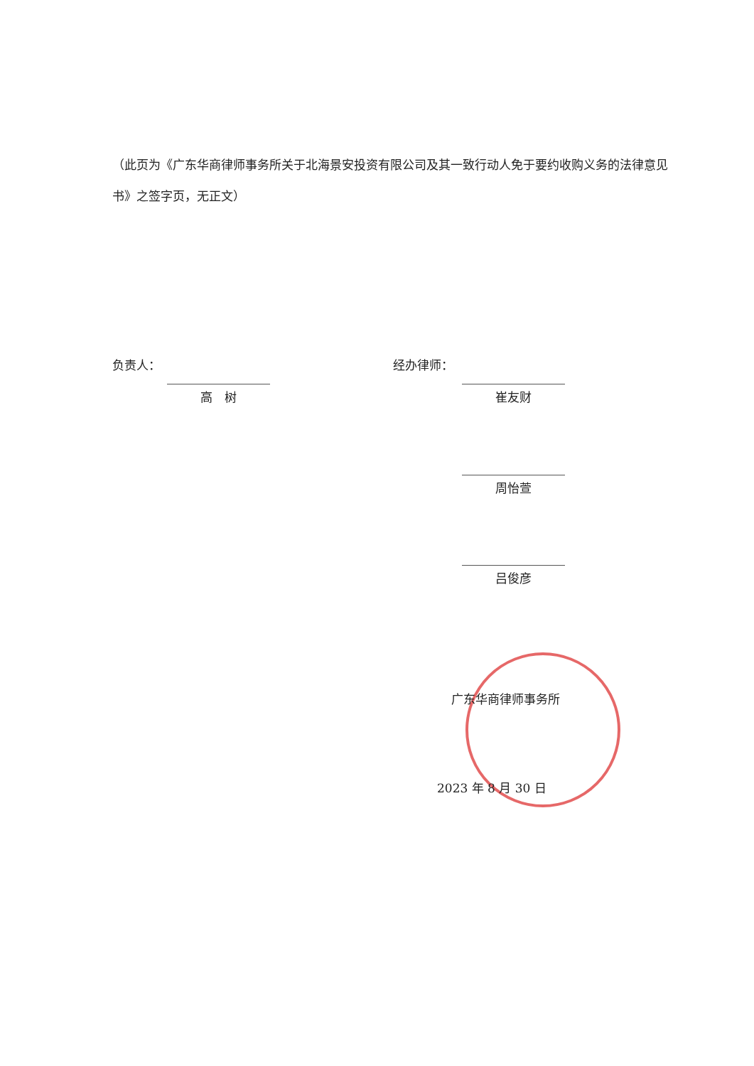（此页为《广东华商律师事务所关于北海景安投资有限公司及其一致行动人免于要约收购义务的法律意见书》之签字页，无正文）
负责人：
高　树
经办律师：
崔友财
周怡萱
吕俊彦
广东华商律师事务所
2023 年 8 月 30 日